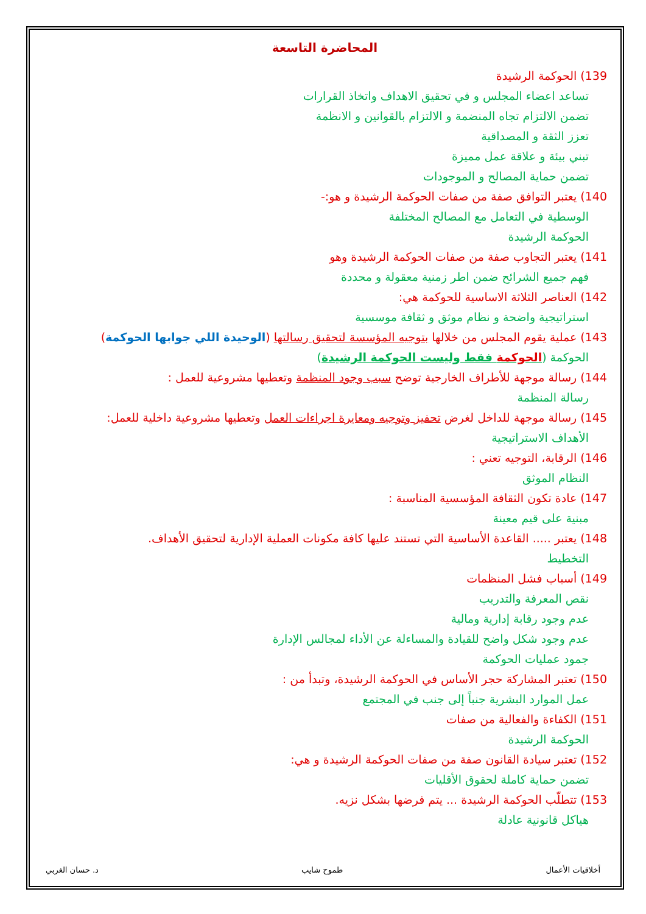المحاضرة التاسعة
139) الحوكمة الرشيدة
تساعد اعضاء المجلس و في تحقيق الاهداف واتخاذ القرارات
تضمن الالتزام تجاه المنضمة و الالتزام بالقوانين و الانظمة
تعزز الثقة و المصداقية
تبني بيئة و علاقة عمل مميزة
تضمن حماية المصالح و الموجودات
140) يعتبر التوافق صفة من صفات الحوكمة الرشيدة و هو:-
الوسطية في التعامل مع المصالح المختلفة
الحوكمة الرشيدة
141) يعتبر التجاوب صفة من صفات الحوكمة الرشيدة وهو
فهم جميع الشرائح ضمن اطر زمنية معقولة و محددة
142) العناصر الثلاثة الاساسية للحوكمة هي:
استراتيجية واضحة و نظام موثق و ثقافة موسسية
143) عملية يقوم المجلس من خلالها بتوجيه المؤسسة لتحقيق رسالتها (الوحيدة اللي جوابها الحوكمة)
الحوكمة (الحوكمة فقط وليست الحوكمة الرشيدة)
144) رسالة موجهة للأطراف الخارجية توضح سبب وجود المنظمة وتعطيها مشروعية للعمل :
رسالة المنظمة
145) رسالة موجهة للداخل لغرض تحفيز وتوجيه ومعايرة اجراءات العمل وتعطيها مشروعية داخلية للعمل:
الأهداف الاستراتيجية
146) الرقابة، التوجيه تعني :
النظام الموثق
147) عادة تكون الثقافة المؤسسية المناسبة :
مبنية على قيم معينة
148) يعتبر ..... القاعدة الأساسية التي تستند عليها كافة مكونات العملية الإدارية لتحقيق الأهداف.
التخطيط
149) أسباب فشل المنظمات
نقص المعرفة والتدريب
عدم وجود رقابة إدارية ومالية
عدم وجود شكل واضح للقيادة والمساءلة عن الأداء لمجالس الإدارة
جمود عمليات الحوكمة
150) تعتبر المشاركة حجر الأساس في الحوكمة الرشيدة، وتبدأ من :
عمل الموارد البشرية جنباً إلى جنب في المجتمع
151) الكفاءة والفعالية من صفات
الحوكمة الرشيدة
152) تعتبر سيادة القانون صفة من صفات الحوكمة الرشيدة و هي:
تضمن حماية كاملة لحقوق الأقليات
153) تتطلّب الحوكمة الرشيدة ... يتم فرضها بشكل نزيه.
هياكل قانونية عادلة
أخلاقيات الأعمال طموح شايب د. حسان الغربي